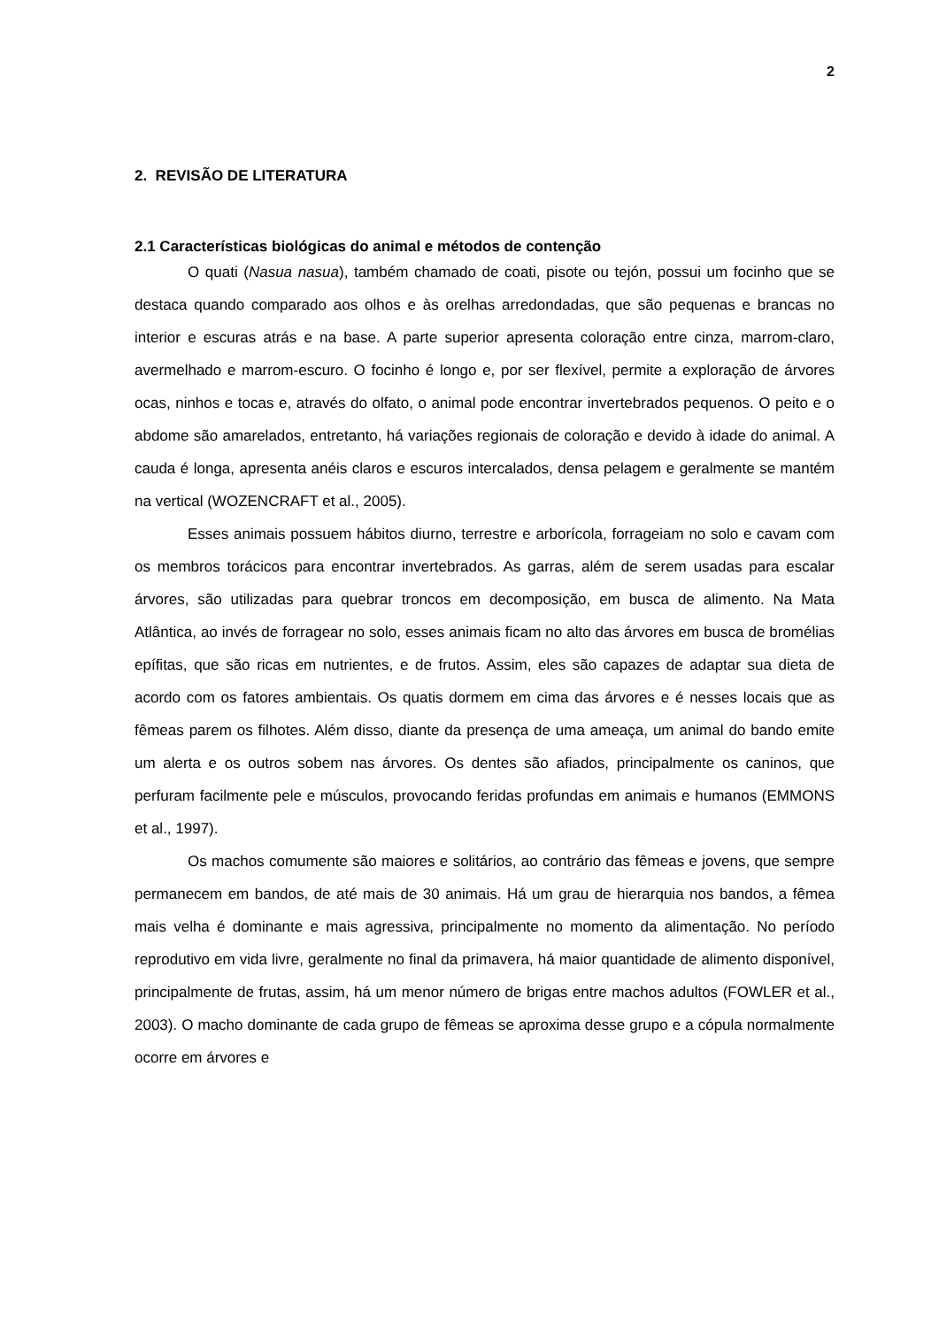2
2. REVISÃO DE LITERATURA
2.1 Características biológicas do animal e métodos de contenção
O quati (Nasua nasua), também chamado de coati, pisote ou tejón, possui um focinho que se destaca quando comparado aos olhos e às orelhas arredondadas, que são pequenas e brancas no interior e escuras atrás e na base. A parte superior apresenta coloração entre cinza, marrom-claro, avermelhado e marrom-escuro. O focinho é longo e, por ser flexível, permite a exploração de árvores ocas, ninhos e tocas e, através do olfato, o animal pode encontrar invertebrados pequenos. O peito e o abdome são amarelados, entretanto, há variações regionais de coloração e devido à idade do animal. A cauda é longa, apresenta anéis claros e escuros intercalados, densa pelagem e geralmente se mantém na vertical (WOZENCRAFT et al., 2005).
Esses animais possuem hábitos diurno, terrestre e arborícola, forrageiam no solo e cavam com os membros torácicos para encontrar invertebrados. As garras, além de serem usadas para escalar árvores, são utilizadas para quebrar troncos em decomposição, em busca de alimento. Na Mata Atlântica, ao invés de forragear no solo, esses animais ficam no alto das árvores em busca de bromélias epífitas, que são ricas em nutrientes, e de frutos. Assim, eles são capazes de adaptar sua dieta de acordo com os fatores ambientais. Os quatis dormem em cima das árvores e é nesses locais que as fêmeas parem os filhotes. Além disso, diante da presença de uma ameaça, um animal do bando emite um alerta e os outros sobem nas árvores. Os dentes são afiados, principalmente os caninos, que perfuram facilmente pele e músculos, provocando feridas profundas em animais e humanos (EMMONS et al., 1997).
Os machos comumente são maiores e solitários, ao contrário das fêmeas e jovens, que sempre permanecem em bandos, de até mais de 30 animais. Há um grau de hierarquia nos bandos, a fêmea mais velha é dominante e mais agressiva, principalmente no momento da alimentação. No período reprodutivo em vida livre, geralmente no final da primavera, há maior quantidade de alimento disponível, principalmente de frutas, assim, há um menor número de brigas entre machos adultos (FOWLER et al., 2003). O macho dominante de cada grupo de fêmeas se aproxima desse grupo e a cópula normalmente ocorre em árvores e